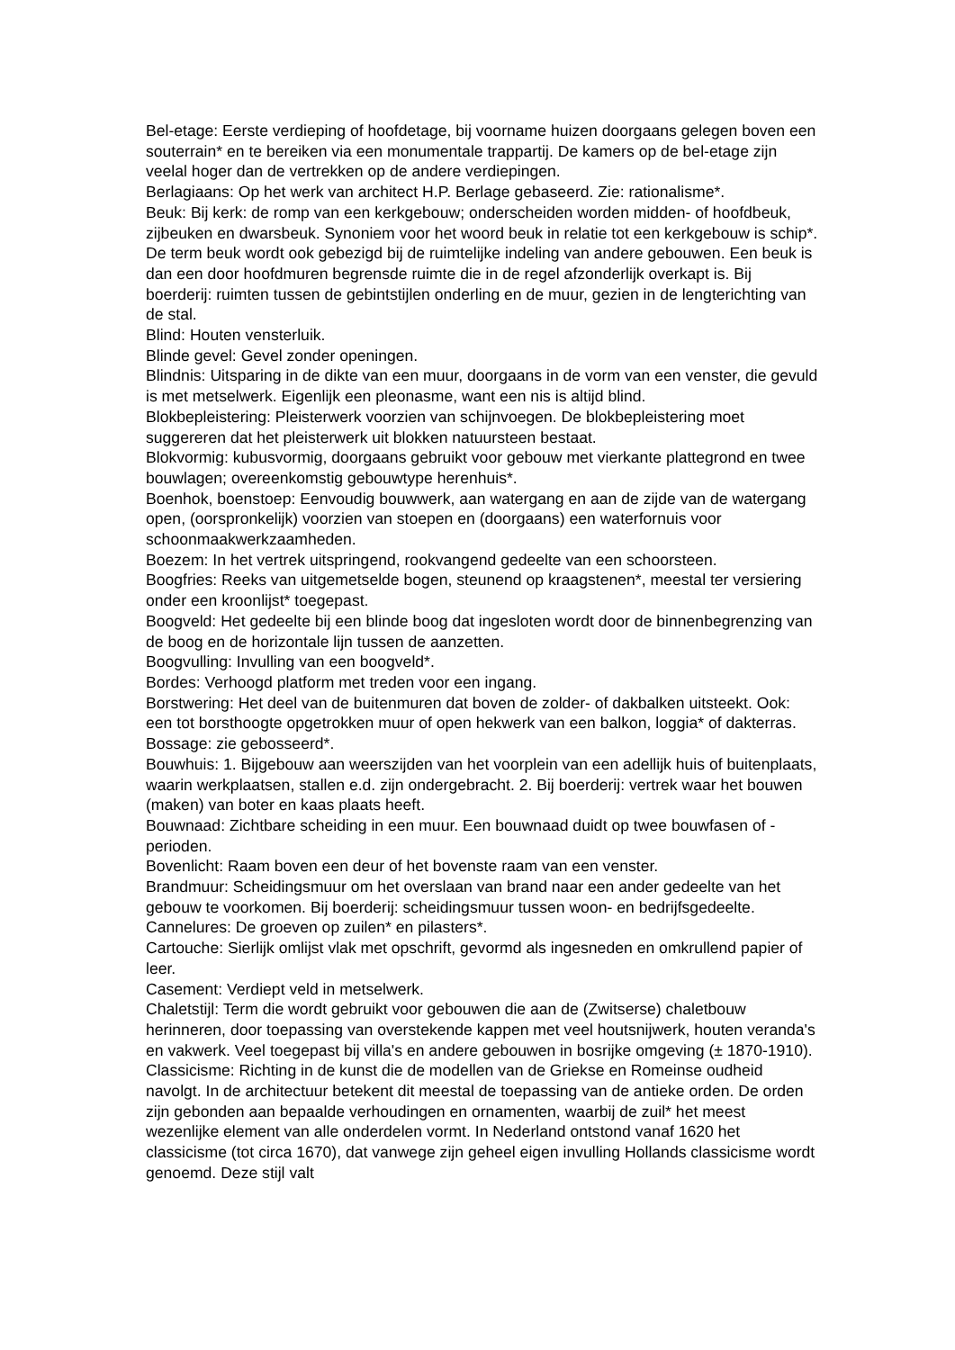Bel-etage: Eerste verdieping of hoofdetage, bij voorname huizen doorgaans gelegen boven een souterrain* en te bereiken via een monumentale trappartij. De kamers op de bel-etage zijn veelal hoger dan de vertrekken op de andere verdiepingen.
Berlagiaans: Op het werk van architect H.P. Berlage gebaseerd. Zie: rationalisme*.
Beuk: Bij kerk: de romp van een kerkgebouw; onderscheiden worden midden- of hoofdbeuk, zijbeuken en dwarsbeuk. Synoniem voor het woord beuk in relatie tot een kerkgebouw is schip*. De term beuk wordt ook gebezigd bij de ruimtelijke indeling van andere gebouwen. Een beuk is dan een door hoofdmuren begrensde ruimte die in de regel afzonderlijk overkapt is. Bij boerderij: ruimten tussen de gebintstijlen onderling en de muur, gezien in de lengterichting van de stal.
Blind: Houten vensterluik.
Blinde gevel: Gevel zonder openingen.
Blindnis: Uitsparing in de dikte van een muur, doorgaans in de vorm van een venster, die gevuld is met metselwerk. Eigenlijk een pleonasme, want een nis is altijd blind.
Blokbepleistering: Pleisterwerk voorzien van schijnvoegen. De blokbepleistering moet suggereren dat het pleisterwerk uit blokken natuursteen bestaat.
Blokvormig: kubusvormig, doorgaans gebruikt voor gebouw met vierkante plattegrond en twee bouwlagen; overeenkomstig gebouwtype herenhuis*.
Boenhok, boenstoep: Eenvoudig bouwwerk, aan watergang en aan de zijde van de watergang open, (oorspronkelijk) voorzien van stoepen en (doorgaans) een waterfornuis voor schoonmaakwerkzaamheden.
Boezem: In het vertrek uitspringend, rookvangend gedeelte van een schoorsteen.
Boogfries: Reeks van uitgemetselde bogen, steunend op kraagstenen*, meestal ter versiering onder een kroonlijst* toegepast.
Boogveld: Het gedeelte bij een blinde boog dat ingesloten wordt door de binnenbegrenzing van de boog en de horizontale lijn tussen de aanzetten.
Boogvulling: Invulling van een boogveld*.
Bordes: Verhoogd platform met treden voor een ingang.
Borstwering: Het deel van de buitenmuren dat boven de zolder- of dakbalken uitsteekt. Ook: een tot borsthoogte opgetrokken muur of open hekwerk van een balkon, loggia* of dakterras.
Bossage: zie gebosseerd*.
Bouwhuis: 1. Bijgebouw aan weerszijden van het voorplein van een adellijk huis of buitenplaats, waarin werkplaatsen, stallen e.d. zijn ondergebracht. 2. Bij boerderij: vertrek waar het bouwen (maken) van boter en kaas plaats heeft.
Bouwnaad: Zichtbare scheiding in een muur. Een bouwnaad duidt op twee bouwfasen of -perioden.
Bovenlicht: Raam boven een deur of het bovenste raam van een venster.
Brandmuur: Scheidingsmuur om het overslaan van brand naar een ander gedeelte van het gebouw te voorkomen. Bij boerderij: scheidingsmuur tussen woon- en bedrijfsgedeelte.
Cannelures: De groeven op zuilen* en pilasters*.
Cartouche: Sierlijk omlijst vlak met opschrift, gevormd als ingesneden en omkrullend papier of leer.
Casement: Verdiept veld in metselwerk.
Chaletstijl: Term die wordt gebruikt voor gebouwen die aan de (Zwitserse) chaletbouw herinneren, door toepassing van overstekende kappen met veel houtsnijwerk, houten veranda's en vakwerk. Veel toegepast bij villa's en andere gebouwen in bosrijke omgeving (± 1870-1910).
Classicisme: Richting in de kunst die de modellen van de Griekse en Romeinse oudheid navolgt. In de architectuur betekent dit meestal de toepassing van de antieke orden. De orden zijn gebonden aan bepaalde verhoudingen en ornamenten, waarbij de zuil* het meest wezenlijke element van alle onderdelen vormt. In Nederland ontstond vanaf 1620 het classicisme (tot circa 1670), dat vanwege zijn geheel eigen invulling Hollands classicisme wordt genoemd. Deze stijl valt